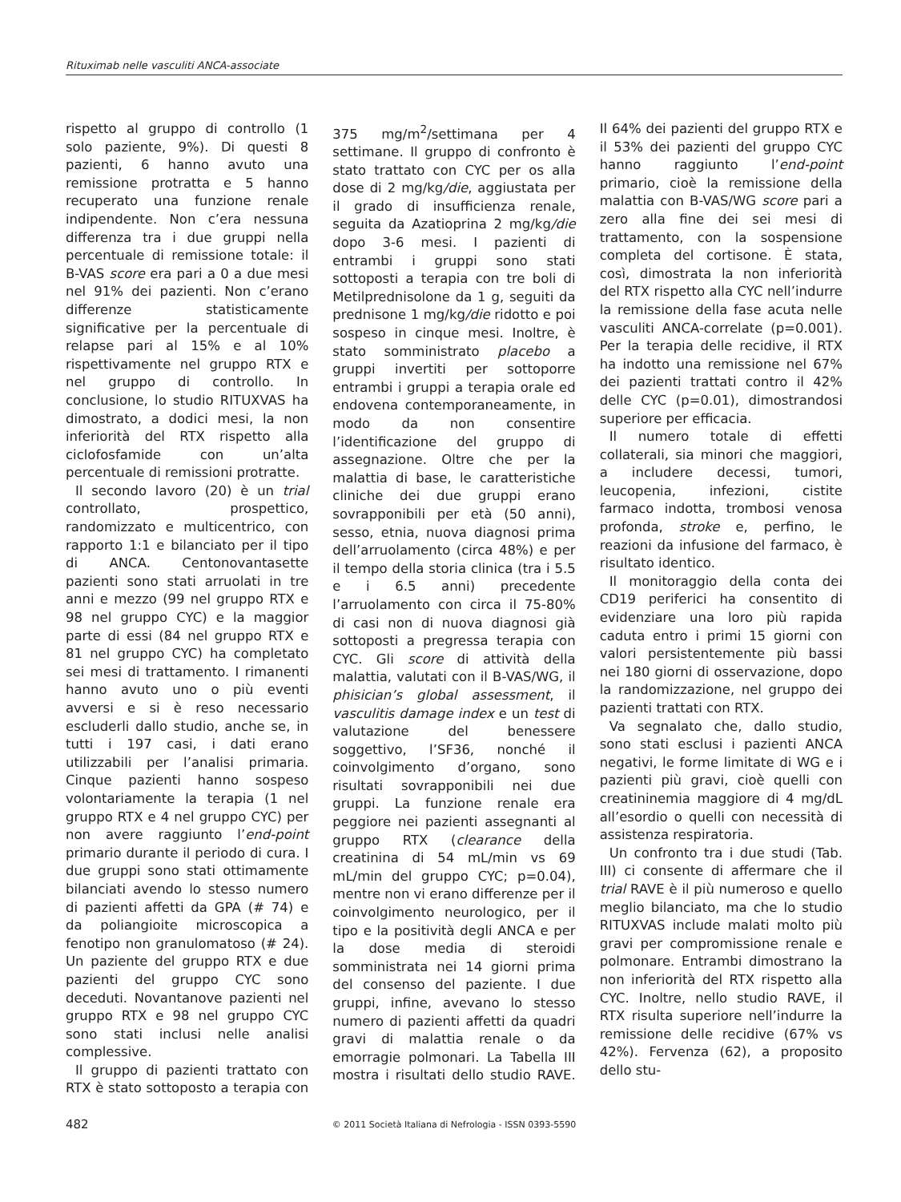Rituximab nelle vasculiti ANCA-associate
rispetto al gruppo di controllo (1 solo paziente, 9%). Di questi 8 pazienti, 6 hanno avuto una remissione protratta e 5 hanno recuperato una funzione renale indipendente. Non c’era nessuna differenza tra i due gruppi nella percentuale di remissione totale: il B-VAS score era pari a 0 a due mesi nel 91% dei pazienti. Non c’erano differenze statisticamente significative per la percentuale di relapse pari al 15% e al 10% rispettivamente nel gruppo RTX e nel gruppo di controllo. In conclusione, lo studio RITUXVAS ha dimostrato, a dodici mesi, la non inferiorità del RTX rispetto alla ciclofosfamide con un’alta percentuale di remissioni protratte.
Il secondo lavoro (20) è un trial controllato, prospettico, randomizzato e multicentrico, con rapporto 1:1 e bilanciato per il tipo di ANCA. Centonovantasette pazienti sono stati arruolati in tre anni e mezzo (99 nel gruppo RTX e 98 nel gruppo CYC) e la maggior parte di essi (84 nel gruppo RTX e 81 nel gruppo CYC) ha completato sei mesi di trattamento. I rimanenti hanno avuto uno o più eventi avversi e si è reso necessario escluderli dallo studio, anche se, in tutti i 197 casi, i dati erano utilizzabili per l’analisi primaria. Cinque pazienti hanno sospeso volontariamente la terapia (1 nel gruppo RTX e 4 nel gruppo CYC) per non avere raggiunto l’end-point primario durante il periodo di cura. I due gruppi sono stati ottimamente bilanciati avendo lo stesso numero di pazienti affetti da GPA (# 74) e da poliangioite microscopica a fenotipo non granulomatoso (# 24). Un paziente del gruppo RTX e due pazienti del gruppo CYC sono deceduti. Novantanove pazienti nel gruppo RTX e 98 nel gruppo CYC sono stati inclusi nelle analisi complessive.
Il gruppo di pazienti trattato con RTX è stato sottoposto a terapia con 375 mg/m<sup>2</sup>/settimana per 4 settimane. Il gruppo di confronto è stato trattato con CYC per os alla dose di 2 mg/kg/die, aggiustata per il grado di insufficienza renale, seguita da Azatioprina 2 mg/kg/die dopo 3-6 mesi. I pazienti di entrambi i gruppi sono stati sottoposti a terapia con tre boli di Metilprednisolone da 1 g, seguiti da prednisone 1 mg/kg/die ridotto e poi sospeso in cinque mesi. Inoltre, è stato somministrato placebo a gruppi invertiti per sottoporre entrambi i gruppi a terapia orale ed endovena contemporaneamente, in modo da non consentire l’identificazione del gruppo di assegnazione. Oltre che per la malattia di base, le caratteristiche cliniche dei due gruppi erano sovrapponibili per età (50 anni), sesso, etnia, nuova diagnosi prima dell’arruolamento (circa 48%) e per il tempo della storia clinica (tra i 5.5 e i 6.5 anni) precedente l’arruolamento con circa il 75-80% di casi non di nuova diagnosi già sottoposti a pregressa terapia con CYC. Gli score di attività della malattia, valutati con il B-VAS/WG, il phisician’s global assessment, il vasculitis damage index e un test di valutazione del benessere soggettivo, l’SF36, nonché il coinvolgimento d’organo, sono risultati sovrapponibili nei due gruppi. La funzione renale era peggiore nei pazienti assegnanti al gruppo RTX (clearance della creatinina di 54 mL/min vs 69 mL/min del gruppo CYC; p=0.04), mentre non vi erano differenze per il coinvolgimento neurologico, per il tipo e la positività degli ANCA e per la dose media di steroidi somministrata nei 14 giorni prima del consenso del paziente. I due gruppi, infine, avevano lo stesso numero di pazienti affetti da quadri gravi di malattia renale o da emorragie polmonari. La Tabella III mostra i risultati dello studio RAVE. Il 64% dei pazienti del gruppo RTX e il 53% dei pazienti del gruppo CYC hanno raggiunto l’end-point primario, cioè la remissione della malattia con B-VAS/WG score pari a zero alla fine dei sei mesi di trattamento, con la sospensione completa del cortisone. È stata, così, dimostrata la non inferiorità del RTX rispetto alla CYC nell’indurre la remissione della fase acuta nelle vasculiti ANCA-correlate (p=0.001). Per la terapia delle recidive, il RTX ha indotto una remissione nel 67% dei pazienti trattati contro il 42% delle CYC (p=0.01), dimostrandosi superiore per efficacia.
Il numero totale di effetti collaterali, sia minori che maggiori, a includere decessi, tumori, leucopenia, infezioni, cistite farmaco indotta, trombosi venosa profonda, stroke e, perfino, le reazioni da infusione del farmaco, è risultato identico.
Il monitoraggio della conta dei CD19 periferici ha consentito di evidenziare una loro più rapida caduta entro i primi 15 giorni con valori persistentemente più bassi nei 180 giorni di osservazione, dopo la randomizzazione, nel gruppo dei pazienti trattati con RTX.
Va segnalato che, dallo studio, sono stati esclusi i pazienti ANCA negativi, le forme limitate di WG e i pazienti più gravi, cioè quelli con creatininemia maggiore di 4 mg/dL all’esordio o quelli con necessità di assistenza respiratoria.
Un confronto tra i due studi (Tab. III) ci consente di affermare che il trial RAVE è il più numeroso e quello meglio bilanciato, ma che lo studio RITUXVAS include malati molto più gravi per compromissione renale e polmonare. Entrambi dimostrano la non inferiorità del RTX rispetto alla CYC. Inoltre, nello studio RAVE, il RTX risulta superiore nell’indurre la remissione delle recidive (67% vs 42%). Fervenza (62), a proposito dello stu-
482
© 2011 Società Italiana di Nefrologia - ISSN 0393-5590